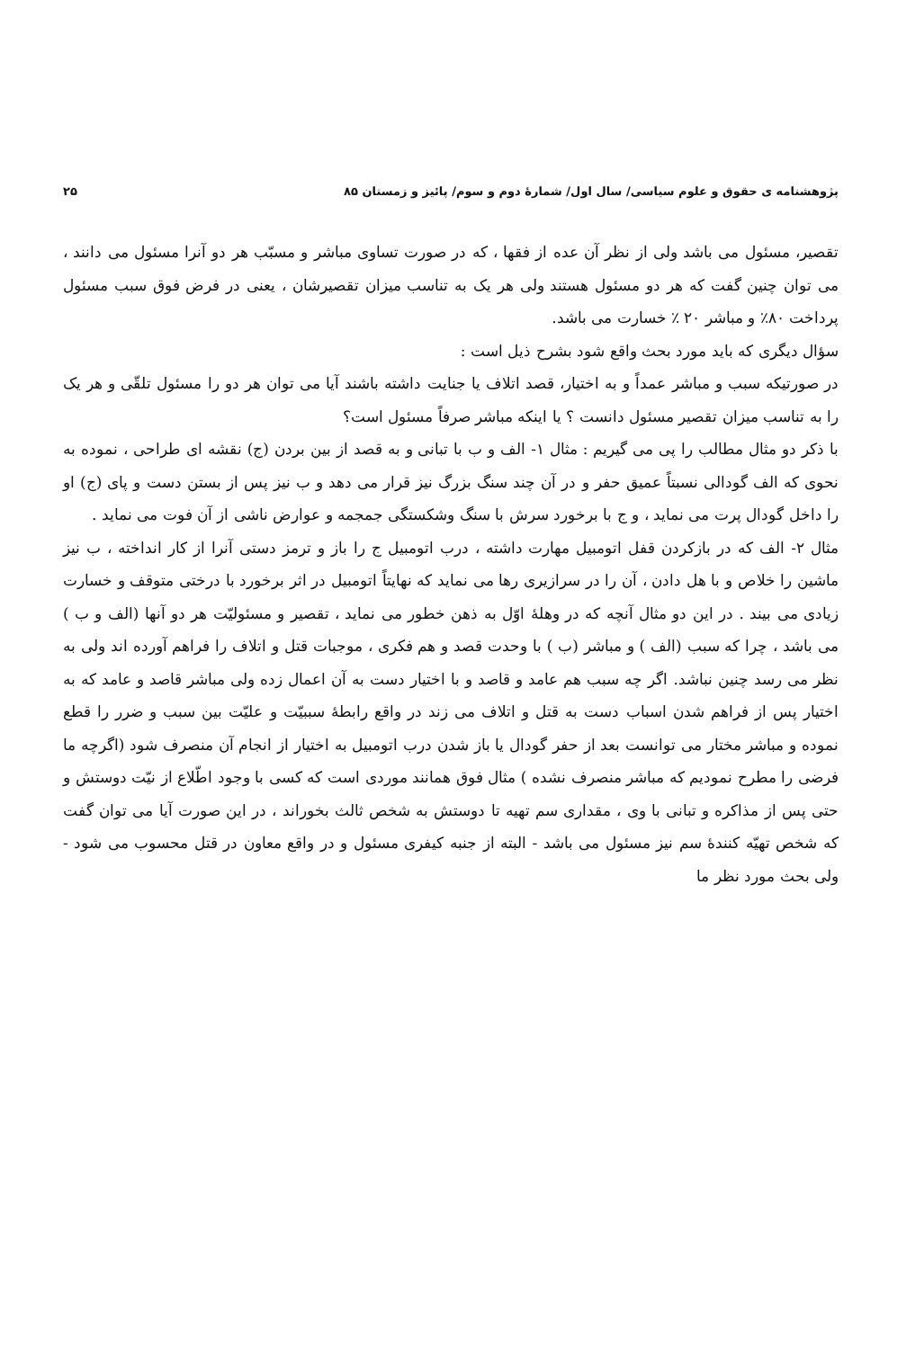پژوهشنامه ی حقوق و علوم سیاسی/ سال اول/ شمارهٔ دوم و سوم/ پائیز و زمستان ۸۵ ۲۵
تقصیر، مسئول می باشد ولی از نظر آن عده از فقها ، که در صورت تساوی مباشر و مسبّب هر دو آنرا مسئول می دانند ، می توان چنین گفت که هر دو مسئول هستند ولی هر یک به تناسب میزان تقصیرشان ، یعنی در فرض فوق سبب مسئول پرداخت ۸۰٪ و مباشر ۲۰ ٪ خسارت می باشد.
سؤال دیگری که باید مورد بحث واقع شود بشرح ذیل است :
در صورتیکه سبب و مباشر عمداً و به اختیار، قصد اتلاف یا جنایت داشته باشند آیا می توان هر دو را مسئول تلقّی و هر یک را به تناسب میزان تقصیر مسئول دانست ؟ یا اینکه مباشر صرفاً مسئول است؟
با ذکر دو مثال مطالب را پی می گیریم : مثال ۱- الف و ب با تبانی و به قصد از بین بردن (ج) نقشه ای طراحی ، نموده به نحوی که الف گودالی نسبتاً عمیق حفر و در آن چند سنگ بزرگ نیز قرار می دهد و ب نیز پس از بستن دست و پای (ج) او را داخل گودال پرت می نماید ، و ج با برخورد سرش با سنگ وشکستگی جمجمه و عوارض ناشی از آن فوت می نماید .
مثال ۲- الف که در بازکردن قفل اتومبیل مهارت داشته ، درب اتومبیل ج را باز و ترمز دستی آنرا از کار انداخته ، ب نیز ماشین را خلاص و با هل دادن ، آن را در سرازیری رها می نماید که نهایتاً اتومبیل در اثر برخورد با درختی متوقف و خسارت زیادی می بیند . در این دو مثال آنچه که در وهلهٔ اوّل به ذهن خطور می نماید ، تقصیر و مسئولیّت هر دو آنها (الف و ب ) می باشد ، چرا که سبب (الف ) و مباشر (ب ) با وحدت قصد و هم فکری ، موجبات قتل و اتلاف را فراهم آورده اند ولی به نظر می رسد چنین نباشد. اگر چه سبب هم عامد و قاصد و با اختیار دست به آن اعمال زده ولی مباشر قاصد و عامد که به اختیار پس از فراهم شدن اسباب دست به قتل و اتلاف می زند در واقع رابطهٔ سببیّت و علیّت بین سبب و ضرر را قطع نموده و مباشر مختار می توانست بعد از حفر گودال یا باز شدن درب اتومبیل به اختیار از انجام آن منصرف شود (اگرچه ما فرضی را مطرح نمودیم که مباشر منصرف نشده ) مثال فوق همانند موردی است که کسی با وجود اطّلاع از نیّت دوستش و حتی پس از مذاکره و تبانی با وی ، مقداری سم تهیه تا دوستش به شخص ثالث بخوراند ، در این صورت آیا می توان گفت که شخص تهیّه کنندهٔ سم نیز مسئول می باشد - البته از جنبه کیفری مسئول و در واقع معاون در قتل محسوب می شود - ولی بحث مورد نظر ما